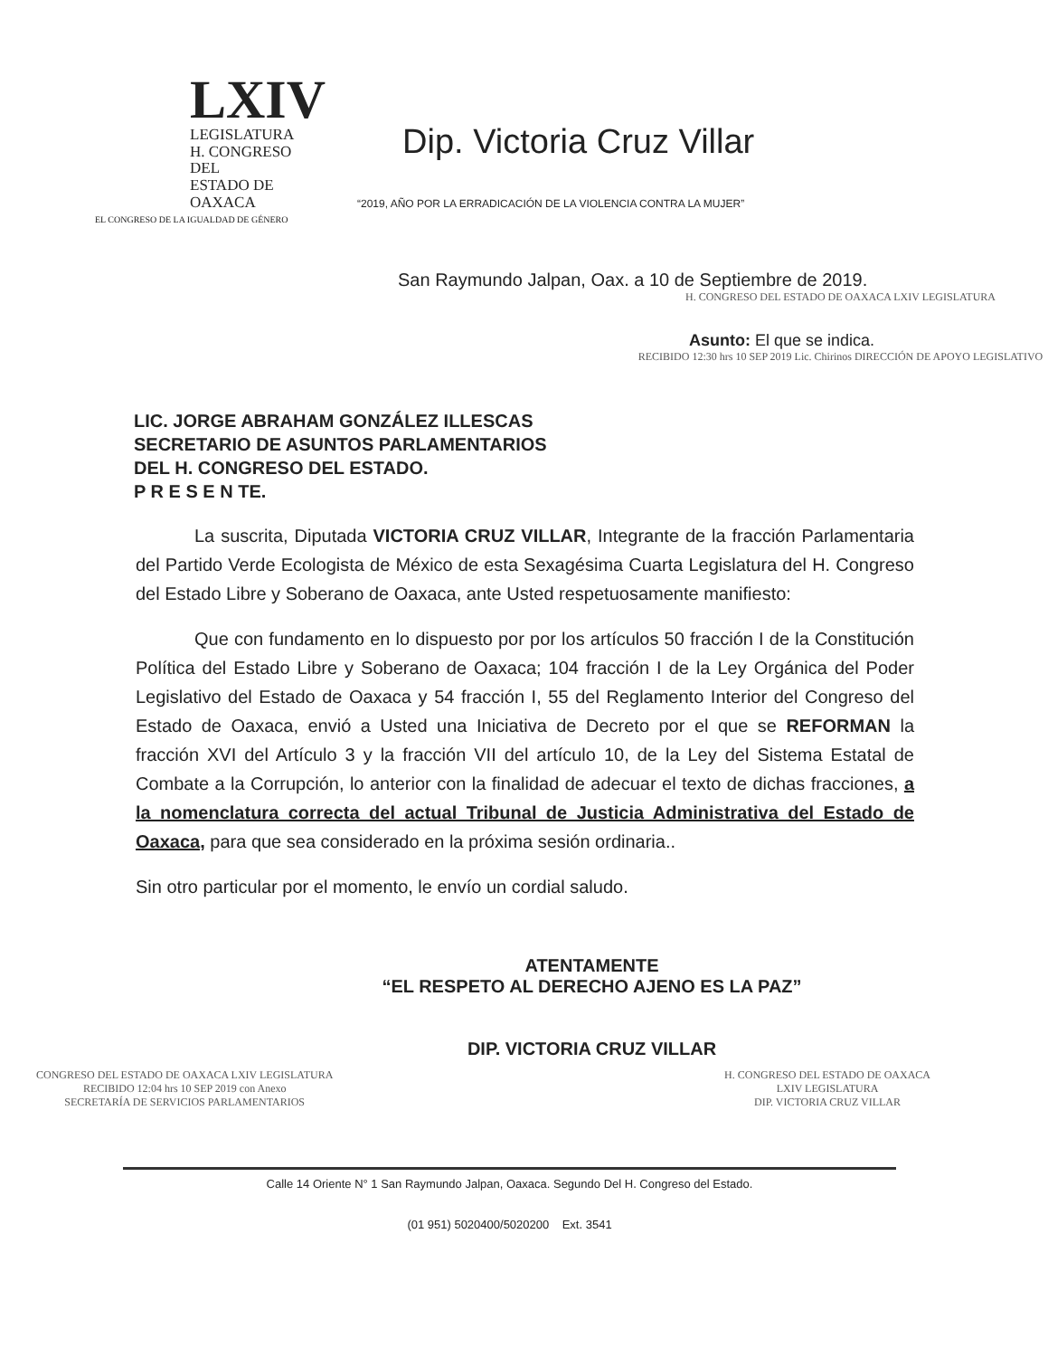LXIV
LEGISLATURA
H. CONGRESO DEL
ESTADO DE OAXACA
EL CONGRESO DE LA IGUALDAD DE GÉNERO
Dip. Victoria Cruz Villar
“2019, AÑO POR LA ERRADICACIÓN DE LA VIOLENCIA CONTRA LA MUJER”
San Raymundo Jalpan, Oax. a 10 de Septiembre de 2019.
H. CONGRESO DEL ESTADO DE OAXACA LXIV LEGISLATURA
Asunto: El que se indica.
RECIBIDO 12:30 hrs 10 SEP 2019 Lic. Chirinos DIRECCIÓN DE APOYO LEGISLATIVO
LIC. JORGE ABRAHAM GONZÁLEZ ILLESCAS
SECRETARIO DE ASUNTOS PARLAMENTARIOS
DEL H. CONGRESO DEL ESTADO.
P R E S E N TE.
La suscrita, Diputada VICTORIA CRUZ VILLAR, Integrante de la fracción Parlamentaria del Partido Verde Ecologista de México de esta Sexagésima Cuarta Legislatura del H. Congreso del Estado Libre y Soberano de Oaxaca, ante Usted respetuosamente manifiesto:
Que con fundamento en lo dispuesto por por los artículos 50 fracción I de la Constitución Política del Estado Libre y Soberano de Oaxaca; 104 fracción I de la Ley Orgánica del Poder Legislativo del Estado de Oaxaca y 54 fracción I, 55 del Reglamento Interior del Congreso del Estado de Oaxaca, envió a Usted una Iniciativa de Decreto por el que se REFORMAN la fracción XVI del Artículo 3 y la fracción VII del artículo 10, de la Ley del Sistema Estatal de Combate a la Corrupción, lo anterior con la finalidad de adecuar el texto de dichas fracciones, a la nomenclatura correcta del actual Tribunal de Justicia Administrativa del Estado de Oaxaca, para que sea considerado en la próxima sesión ordinaria..
Sin otro particular por el momento, le envío un cordial saludo.
ATENTAMENTE
“EL RESPETO AL DERECHO AJENO ES LA PAZ”
DIP. VICTORIA CRUZ VILLAR
CONGRESO DEL ESTADO DE OAXACA LXIV LEGISLATURA
RECIBIDO 12:04 hrs 10 SEP 2019 con Anexo
SECRETARÍA DE SERVICIOS PARLAMENTARIOS
H. CONGRESO DEL ESTADO DE OAXACA
LXIV LEGISLATURA
DIP. VICTORIA CRUZ VILLAR
Calle 14 Oriente N° 1 San Raymundo Jalpan, Oaxaca. Segundo Del H. Congreso del Estado.
(01 951) 5020400/5020200 Ext. 3541